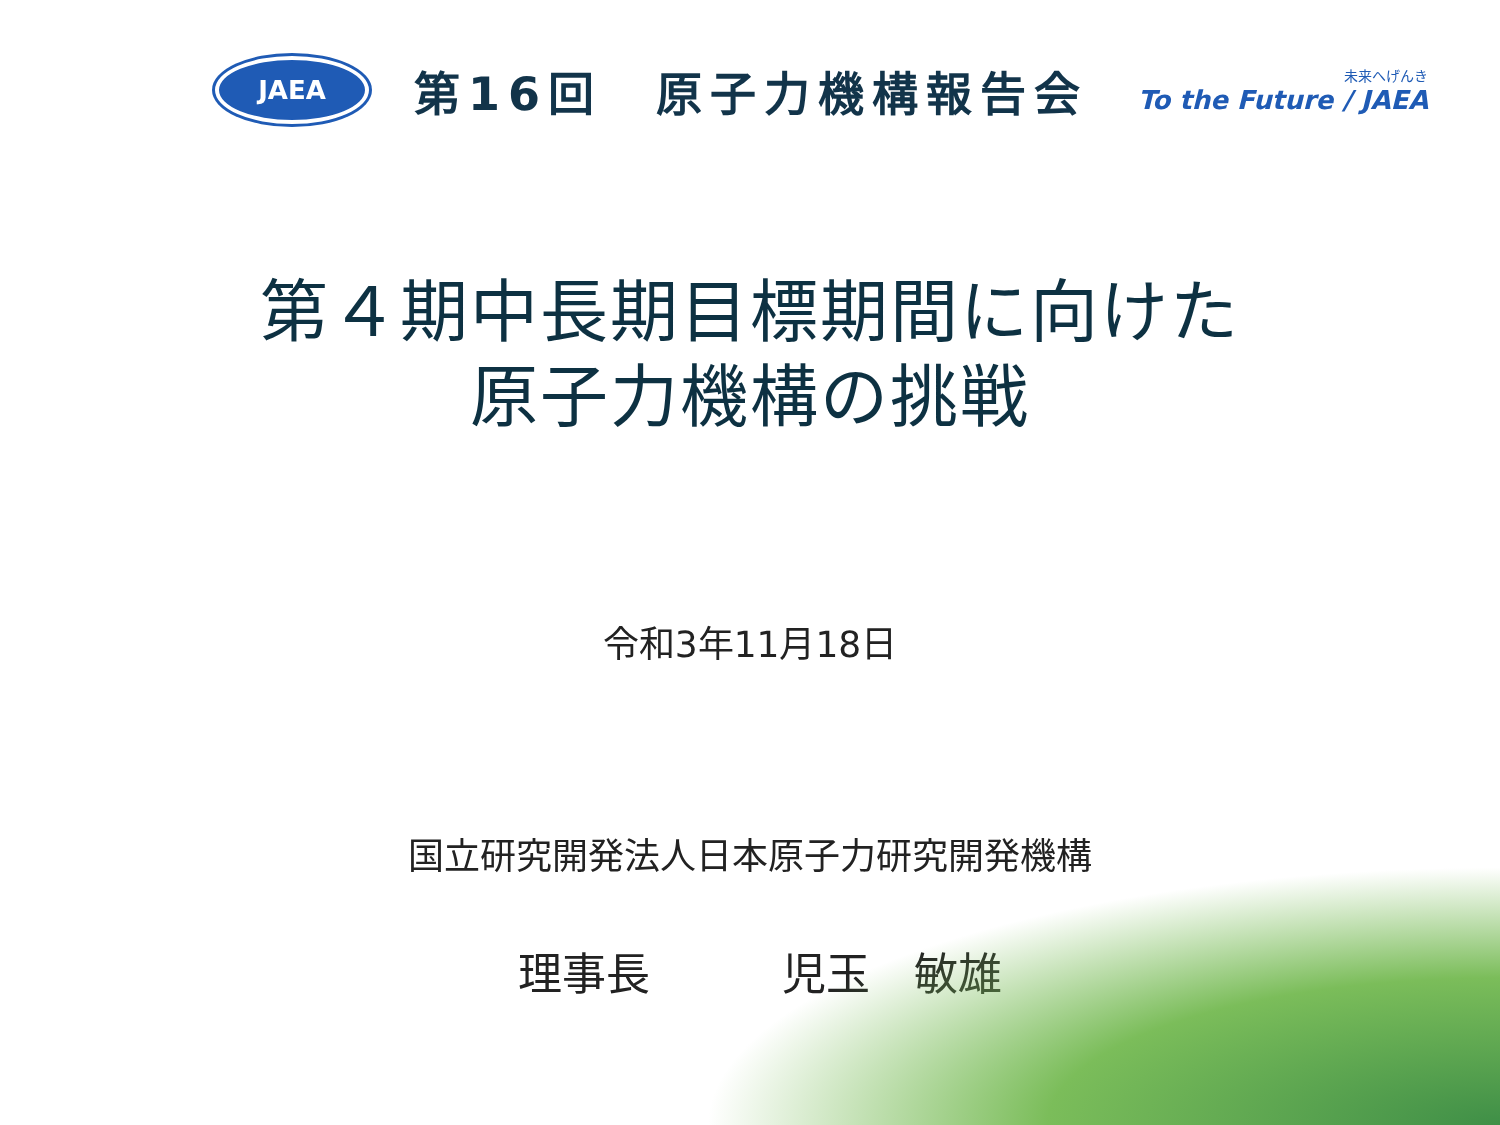JAEA
第16回　原子力機構報告会
未来へげんき
To the Future / JAEA
第４期中長期目標期間に向けた
原子力機構の挑戦
令和3年11月18日
国立研究開発法人日本原子力研究開発機構
理事長　　　児玉　敏雄